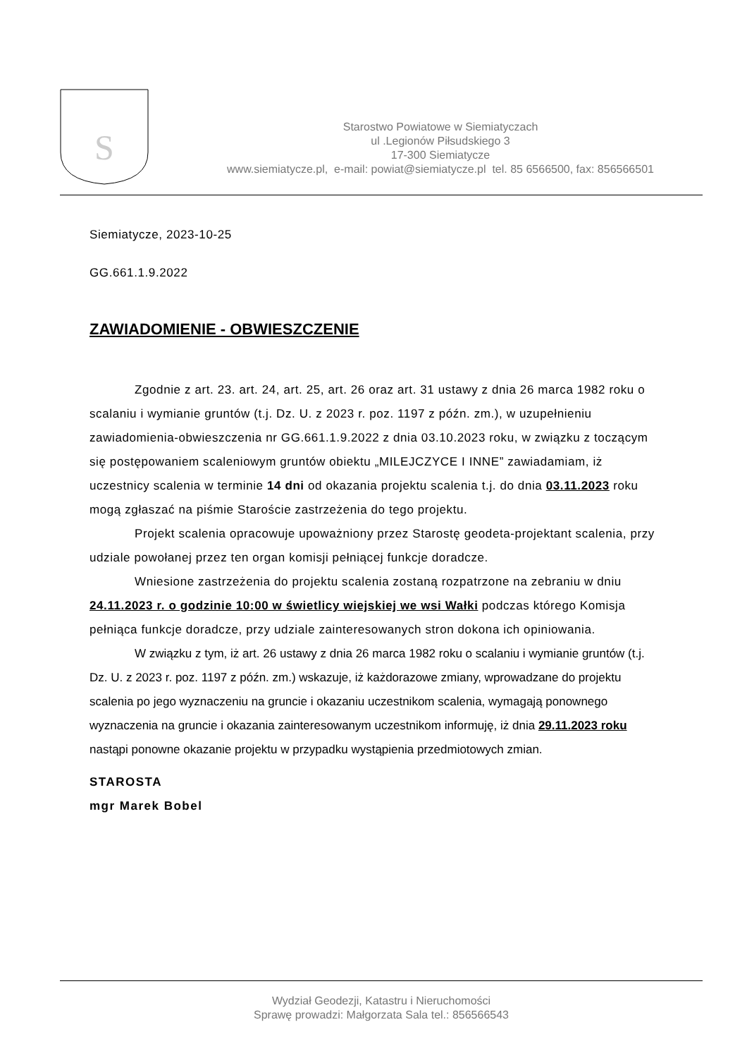S
Starostwo Powiatowe w Siemiatyczach
ul .Legionów Piłsudskiego 3
17-300 Siemiatycze
www.siemiatycze.pl, e-mail: powiat@siemiatycze.pl tel. 85 6566500, fax: 856566501
Siemiatycze, 2023-10-25
GG.661.1.9.2022
ZAWIADOMIENIE - OBWIESZCZENIE
Zgodnie z art. 23. art. 24, art. 25, art. 26 oraz art. 31 ustawy z dnia 26 marca 1982 roku o scalaniu i wymianie gruntów (t.j. Dz. U. z 2023 r. poz. 1197 z późn. zm.), w uzupełnieniu zawiadomienia-obwieszczenia nr GG.661.1.9.2022 z dnia 03.10.2023 roku, w związku z toczącym się postępowaniem scaleniowym gruntów obiektu „MILEJCZYCE I INNE” zawiadamiam, iż uczestnicy scalenia w terminie 14 dni od okazania projektu scalenia t.j. do dnia 03.11.2023 roku mogą zgłaszać na piśmie Staroście zastrzeżenia do tego projektu.
Projekt scalenia opracowuje upoważniony przez Starostę geodeta-projektant scalenia, przy udziale powołanej przez ten organ komisji pełniącej funkcje doradcze.
Wniesione zastrzeżenia do projektu scalenia zostaną rozpatrzone na zebraniu w dniu 24.11.2023 r. o godzinie 10:00 w świetlicy wiejskiej we wsi Wałki podczas którego Komisja pełniąca funkcje doradcze, przy udziale zainteresowanych stron dokona ich opiniowania.
W związku z tym, iż art. 26 ustawy z dnia 26 marca 1982 roku o scalaniu i wymianie gruntów (t.j. Dz. U. z 2023 r. poz. 1197 z późn. zm.) wskazuje, iż każdorazowe zmiany, wprowadzane do projektu scalenia po jego wyznaczeniu na gruncie i okazaniu uczestnikom scalenia, wymagają ponownego wyznaczenia na gruncie i okazania zainteresowanym uczestnikom informuję, iż dnia 29.11.2023 roku nastąpi ponowne okazanie projektu w przypadku wystąpienia przedmiotowych zmian.
STAROSTA
mgr Marek Bobel
Wydział Geodezji, Katastru i Nieruchomości
Sprawę prowadzi: Małgorzata Sala tel.: 856566543